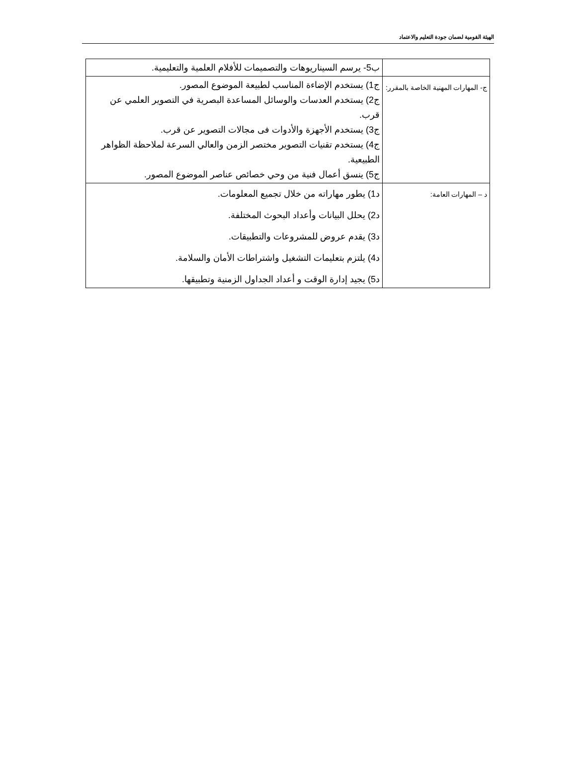الهيئة القومية لضمان جودة التعليم والاعتماد
| | ب5- يرسم السيناريوهات والتصميمات للأفلام العلمية والتعليمية. |
| ج- المهارات المهنية الخاصة بالمقرر: | ج1) يستخدم الإضاءة المناسب لطبيعة الموضوع المصور. ج2) يستخدم العدسات والوسائل المساعدة البصرية في التصوير العلمي عن قرب. ج3) يستخدم الأجهزة والأدوات فى مجالات التصوير عن قرب. ج4) يستخدم تقنيات التصوير مختصر الزمن والعالي السرعة لملاحظة الظواهر الطبيعية. ج5) ينسق أعمال فنية من وحي خصائص عناصر الموضوع المصور. |
| د – المهارات العامة: | د1) يطور مهاراته من خلال تجميع المعلومات. د2) يحلل البيانات وأعداد البحوث المختلفة. د3) يقدم عروض للمشروعات والتطبيقات. د4) يلتزم بتعليمات التشغيل واشتراطات الأمان والسلامة. د5) يجيد إدارة الوقت و أعداد الجداول الزمنية وتطبيقها. |